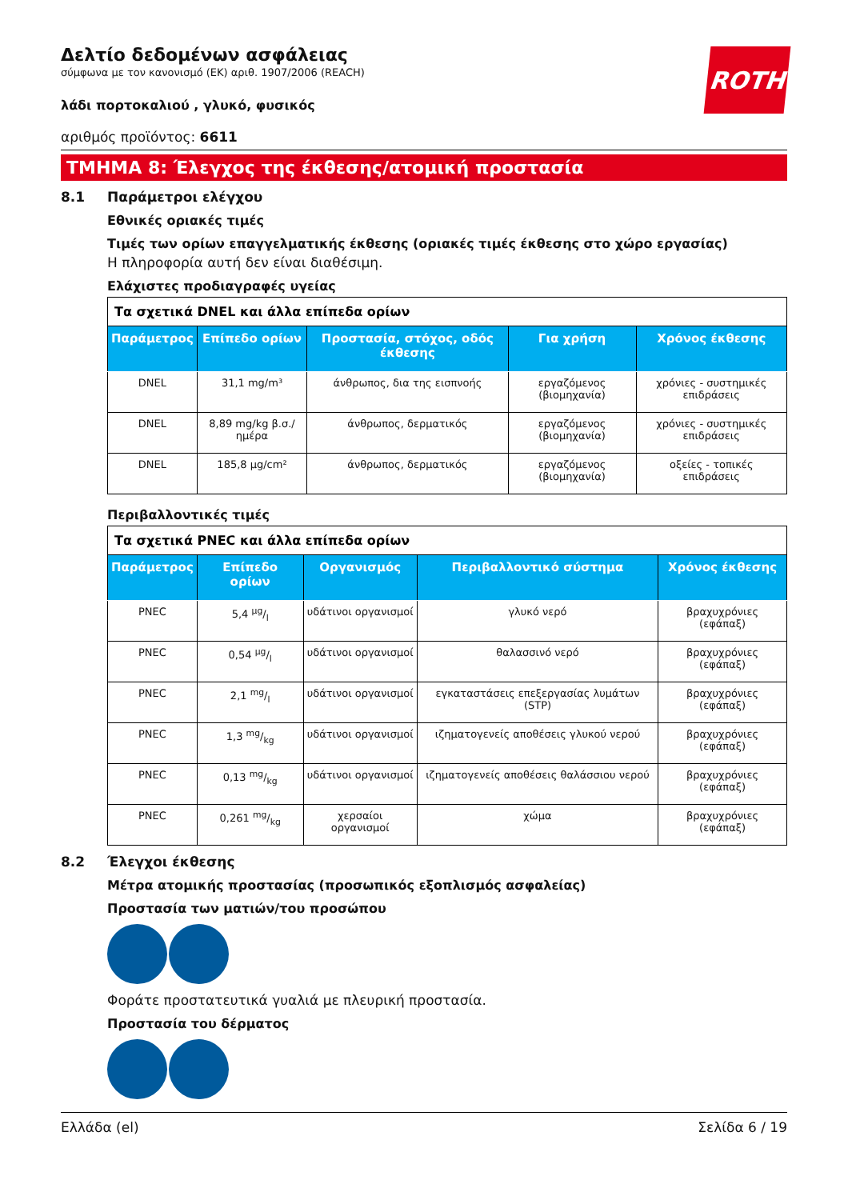ROTH
Δελτίο δεδομένων ασφάλειας
σύμφωνα με τον κανονισμό (ΕΚ) αριθ. 1907/2006 (REACH)
λάδι πορτοκαλιού , γλυκό, φυσικός
αριθμός προϊόντος: 6611
ΤΜΗΜΑ 8: Έλεγχος της έκθεσης/ατομική προστασία
8.1 Παράμετροι ελέγχου
Εθνικές οριακές τιμές
Τιμές των ορίων επαγγελματικής έκθεσης (οριακές τιμές έκθεσης στο χώρο εργασίας)
Η πληροφορία αυτή δεν είναι διαθέσιμη.
Ελάχιστες προδιαγραφές υγείας
| Τα σχετικά DNEL και άλλα επίπεδα ορίων | | | | |
| --- | --- | --- | --- | --- |
| Παράμετρος | Επίπεδο ορίων | Προστασία, στόχος, οδός έκθεσης | Για χρήση | Χρόνος έκθεσης |
| DNEL | 31,1 mg/m³ | άνθρωπος, δια της εισπνοής | εργαζόμενος (βιομηχανία) | χρόνιες - συστημικές επιδράσεις |
| DNEL | 8,89 mg/kg β.σ./ημέρα | άνθρωπος, δερματικός | εργαζόμενος (βιομηχανία) | χρόνιες - συστημικές επιδράσεις |
| DNEL | 185,8 µg/cm² | άνθρωπος, δερματικός | εργαζόμενος (βιομηχανία) | οξείες - τοπικές επιδράσεις |
Περιβαλλοντικές τιμές
| Τα σχετικά PNEC και άλλα επίπεδα ορίων | | | | |
| --- | --- | --- | --- | --- |
| Παράμετρος | Επίπεδο ορίων | Οργανισμός | Περιβαλλοντικό σύστημα | Χρόνος έκθεσης |
| PNEC | 5,4 µg/l | υδάτινοι οργανισμοί | γλυκό νερό | βραχυχρόνιες (εφάπαξ) |
| PNEC | 0,54 µg/l | υδάτινοι οργανισμοί | θαλασσινό νερό | βραχυχρόνιες (εφάπαξ) |
| PNEC | 2,1 mg/l | υδάτινοι οργανισμοί | εγκαταστάσεις επεξεργασίας λυμάτων (STP) | βραχυχρόνιες (εφάπαξ) |
| PNEC | 1,3 mg/kg | υδάτινοι οργανισμοί | ιζηματογενείς αποθέσεις γλυκού νερού | βραχυχρόνιες (εφάπαξ) |
| PNEC | 0,13 mg/kg | υδάτινοι οργανισμοί | ιζηματογενείς αποθέσεις θαλάσσιου νερού | βραχυχρόνιες (εφάπαξ) |
| PNEC | 0,261 mg/kg | χερσαίοι οργανισμοί | χώμα | βραχυχρόνιες (εφάπαξ) |
8.2 Έλεγχοι έκθεσης
Μέτρα ατομικής προστασίας (προσωπικός εξοπλισμός ασφαλείας)
Προστασία των ματιών/του προσώπου
Φοράτε προστατευτικά γυαλιά με πλευρική προστασία.
Προστασία του δέρματος
Ελλάδα (el) Σελίδα 6 / 19